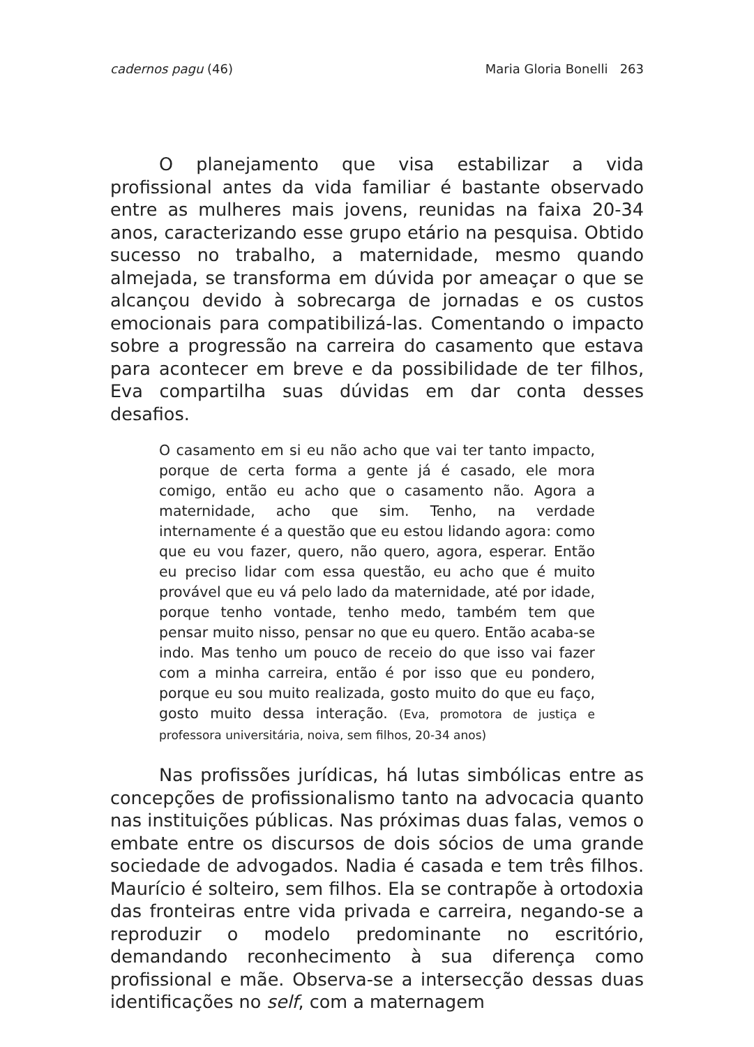cadernos pagu (46) Maria Gloria Bonelli 263
O planejamento que visa estabilizar a vida profissional antes da vida familiar é bastante observado entre as mulheres mais jovens, reunidas na faixa 20-34 anos, caracterizando esse grupo etário na pesquisa. Obtido sucesso no trabalho, a maternidade, mesmo quando almejada, se transforma em dúvida por ameaçar o que se alcançou devido à sobrecarga de jornadas e os custos emocionais para compatibilizá-las. Comentando o impacto sobre a progressão na carreira do casamento que estava para acontecer em breve e da possibilidade de ter filhos, Eva compartilha suas dúvidas em dar conta desses desafios.
O casamento em si eu não acho que vai ter tanto impacto, porque de certa forma a gente já é casado, ele mora comigo, então eu acho que o casamento não. Agora a maternidade, acho que sim. Tenho, na verdade internamente é a questão que eu estou lidando agora: como que eu vou fazer, quero, não quero, agora, esperar. Então eu preciso lidar com essa questão, eu acho que é muito provável que eu vá pelo lado da maternidade, até por idade, porque tenho vontade, tenho medo, também tem que pensar muito nisso, pensar no que eu quero. Então acaba-se indo. Mas tenho um pouco de receio do que isso vai fazer com a minha carreira, então é por isso que eu pondero, porque eu sou muito realizada, gosto muito do que eu faço, gosto muito dessa interação. (Eva, promotora de justiça e professora universitária, noiva, sem filhos, 20-34 anos)
Nas profissões jurídicas, há lutas simbólicas entre as concepções de profissionalismo tanto na advocacia quanto nas instituições públicas. Nas próximas duas falas, vemos o embate entre os discursos de dois sócios de uma grande sociedade de advogados. Nadia é casada e tem três filhos. Maurício é solteiro, sem filhos. Ela se contrapõe à ortodoxia das fronteiras entre vida privada e carreira, negando-se a reproduzir o modelo predominante no escritório, demandando reconhecimento à sua diferença como profissional e mãe. Observa-se a intersecção dessas duas identificações no self, com a maternagem